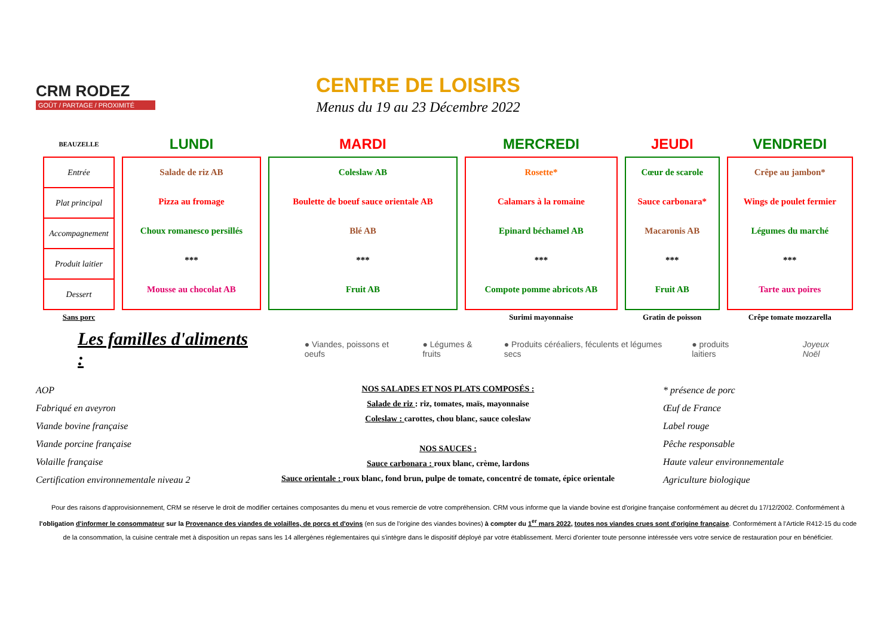CRM RODEZ
GOÛT / PARTAGE / PROXIMITÉ
CENTRE DE LOISIRS
Menus du 19 au 23 Décembre 2022
| BEAUZELLE | LUNDI | MARDI | MERCREDI | JEUDI | VENDREDI |
| --- | --- | --- | --- | --- | --- |
| / Entrée / / Plat principal / / Accompagnement / / Produit laitier / / Dessert / | Salade de riz AB Pizza au fromage Choux romanesco persillés *** Mousse au chocolat AB | Coleslaw AB Boulette de boeuf sauce orientale AB Blé AB *** Fruit AB | Rosette* Calamars à la romaine Epinard béchamel AB *** Compote pomme abricots AB | Cœur de scarole Sauce carbonara* Macaronis AB *** Fruit AB | Crêpe au jambon* Wings de poulet fermier Légumes du marché *** Tarte aux poires |
| Sans porc | | | Surimi mayonnaise | Gratin de poisson | Crêpe tomate mozzarella |
Les familles d'aliments :
● Viandes, poissons et oeufs ● Légumes & fruits ● Produits céréaliers, féculents et légumes secs ● produits laitiers Joyeux Noël
AOP
Fabriqué en aveyron
Viande bovine française
Viande porcine française
Volaille française
Certification environnementale niveau 2
NOS SALADES ET NOS PLATS COMPOSÉS :
Salade de riz : riz, tomates, maïs, mayonnaise
Coleslaw : carottes, chou blanc, sauce coleslaw
NOS SAUCES :
Sauce carbonara : roux blanc, crème, lardons
Sauce orientale : roux blanc, fond brun, pulpe de tomate, concentré de tomate, épice orientale
* présence de porc
Œuf de France
Label rouge
Pêche responsable
Haute valeur environnementale
Agriculture biologique
Pour des raisons d'approvisionnement, CRM se réserve le droit de modifier certaines composantes du menu et vous remercie de votre compréhension. CRM vous informe que la viande bovine est d'origine française conformément au décret du 17/12/2002. Conformément à l'obligation d'informer le consommateur sur la Provenance des viandes de volailles, de porcs et d'ovins (en sus de l'origine des viandes bovines) à compter du 1<sup>er</sup> mars 2022, toutes nos viandes crues sont d'origine française. Conformément à l'Article R412-15 du code de la consommation, la cuisine centrale met à disposition un repas sans les 14 allergènes réglementaires qui s'intègre dans le dispositif déployé par votre établissement. Merci d'orienter toute personne intéressée vers votre service de restauration pour en bénéficier.